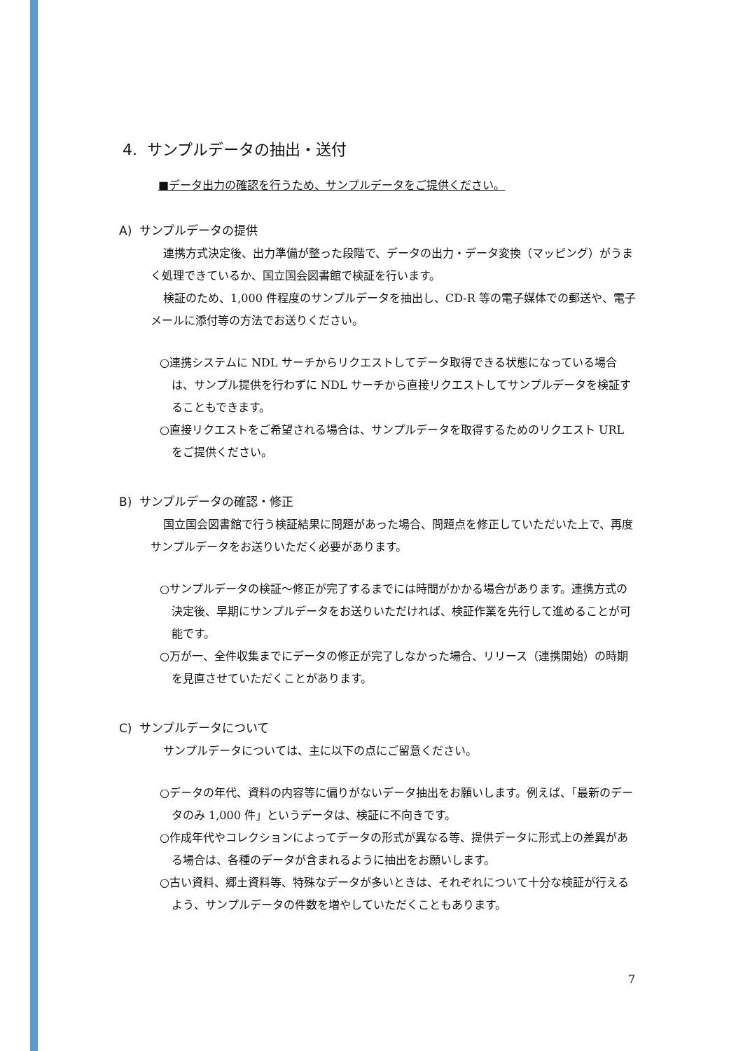4. サンプルデータの抽出・送付
■データ出力の確認を行うため、サンプルデータをご提供ください。
A) サンプルデータの提供
連携方式決定後、出力準備が整った段階で、データの出力・データ変換（マッピング）がうまく処理できているか、国立国会図書館で検証を行います。
検証のため、1,000 件程度のサンプルデータを抽出し、CD-R 等の電子媒体での郵送や、電子メールに添付等の方法でお送りください。
○連携システムに NDL サーチからリクエストしてデータ取得できる状態になっている場合は、サンプル提供を行わずに NDL サーチから直接リクエストしてサンプルデータを検証することもできます。
○直接リクエストをご希望される場合は、サンプルデータを取得するためのリクエスト URL をご提供ください。
B) サンプルデータの確認・修正
国立国会図書館で行う検証結果に問題があった場合、問題点を修正していただいた上で、再度サンプルデータをお送りいただく必要があります。
○サンプルデータの検証～修正が完了するまでには時間がかかる場合があります。連携方式の決定後、早期にサンプルデータをお送りいただければ、検証作業を先行して進めることが可能です。
○万が一、全件収集までにデータの修正が完了しなかった場合、リリース（連携開始）の時期を見直させていただくことがあります。
C) サンプルデータについて
サンプルデータについては、主に以下の点にご留意ください。
○データの年代、資料の内容等に偏りがないデータ抽出をお願いします。例えば、「最新のデータのみ 1,000 件」というデータは、検証に不向きです。
○作成年代やコレクションによってデータの形式が異なる等、提供データに形式上の差異がある場合は、各種のデータが含まれるように抽出をお願いします。
○古い資料、郷土資料等、特殊なデータが多いときは、それぞれについて十分な検証が行えるよう、サンプルデータの件数を増やしていただくこともあります。
7